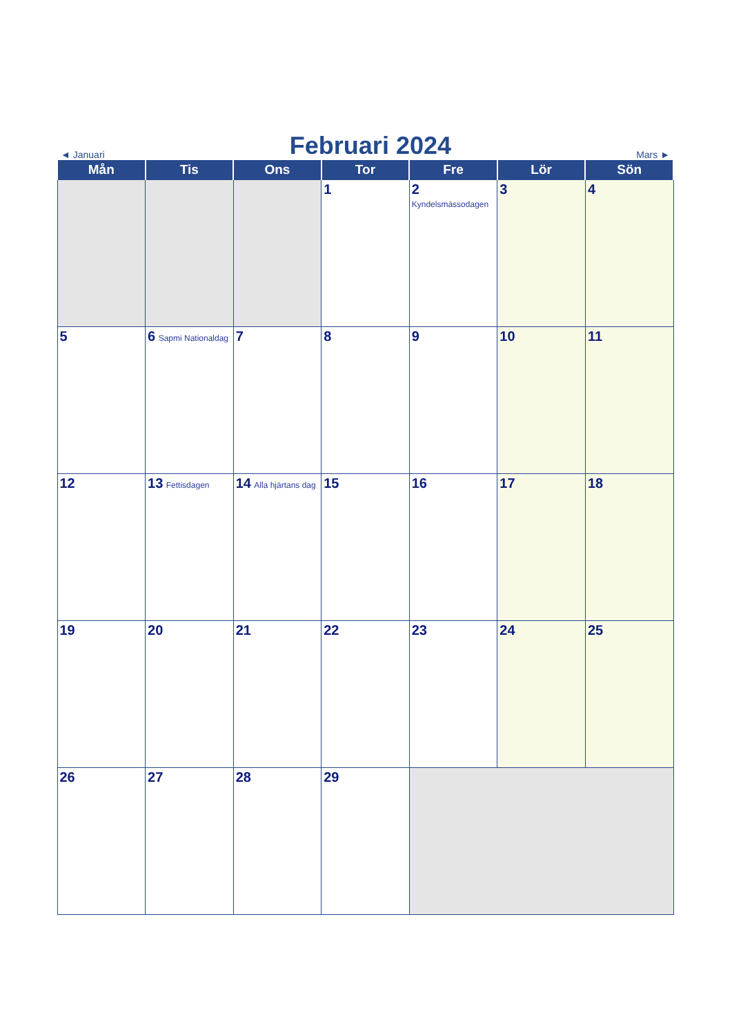◄ Januari Februari 2024 Mars ►
| Mån | Tis | Ons | Tor | Fre | Lör | Sön |
| --- | --- | --- | --- | --- | --- | --- |
| | | | 1 | 2 Kyndelsmässodagen | 3 | 4 |
| 5 | 6 Sapmi Nationaldag | 7 | 8 | 9 | 10 | 11 |
| 12 | 13 Fettisdagen | 14 Alla hjärtans dag | 15 | 16 | 17 | 18 |
| 19 | 20 | 21 | 22 | 23 | 24 | 25 |
| 26 | 27 | 28 | 29 | | | |